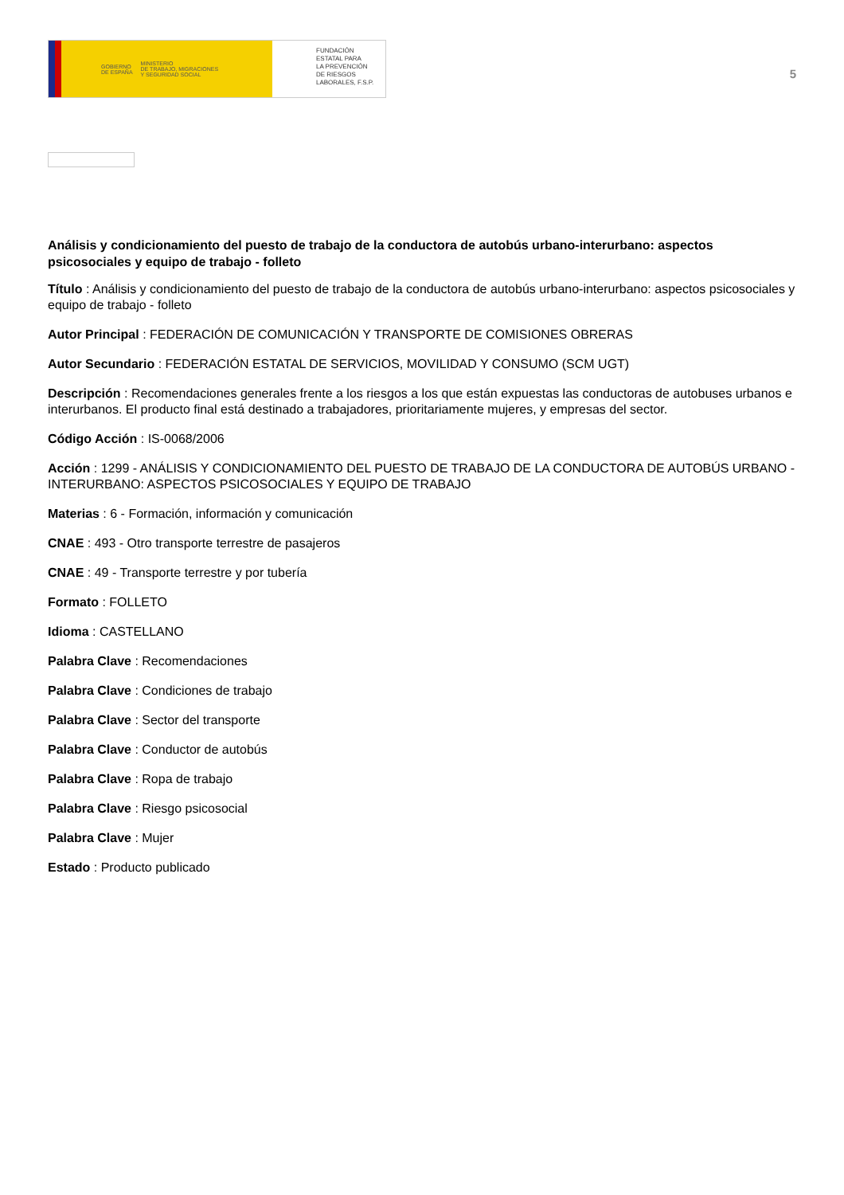GOBIERNO
DE ESPAÑA MINISTERIO
DE TRABAJO, MIGRACIONES
Y SEGURIDAD SOCIAL
FUNDACIÓN
ESTATAL PARA
LA PREVENCIÓN
DE RIESGOS
LABORALES, F.S.P.
5
Análisis y condicionamiento del puesto de trabajo de la conductora de autobús urbano-interurbano: aspectos psicosociales y equipo de trabajo - folleto
Título : Análisis y condicionamiento del puesto de trabajo de la conductora de autobús urbano-interurbano: aspectos psicosociales y equipo de trabajo - folleto
Autor Principal : FEDERACIÓN DE COMUNICACIÓN Y TRANSPORTE DE COMISIONES OBRERAS
Autor Secundario : FEDERACIÓN ESTATAL DE SERVICIOS, MOVILIDAD Y CONSUMO (SCM UGT)
Descripción : Recomendaciones generales frente a los riesgos a los que están expuestas las conductoras de autobuses urbanos e interurbanos. El producto final está destinado a trabajadores, prioritariamente mujeres, y empresas del sector.
Código Acción : IS-0068/2006
Acción : 1299 - ANÁLISIS Y CONDICIONAMIENTO DEL PUESTO DE TRABAJO DE LA CONDUCTORA DE AUTOBÚS URBANO - INTERURBANO: ASPECTOS PSICOSOCIALES Y EQUIPO DE TRABAJO
Materias : 6 - Formación, información y comunicación
CNAE : 493 - Otro transporte terrestre de pasajeros
CNAE : 49 - Transporte terrestre y por tubería
Formato : FOLLETO
Idioma : CASTELLANO
Palabra Clave : Recomendaciones
Palabra Clave : Condiciones de trabajo
Palabra Clave : Sector del transporte
Palabra Clave : Conductor de autobús
Palabra Clave : Ropa de trabajo
Palabra Clave : Riesgo psicosocial
Palabra Clave : Mujer
Estado : Producto publicado